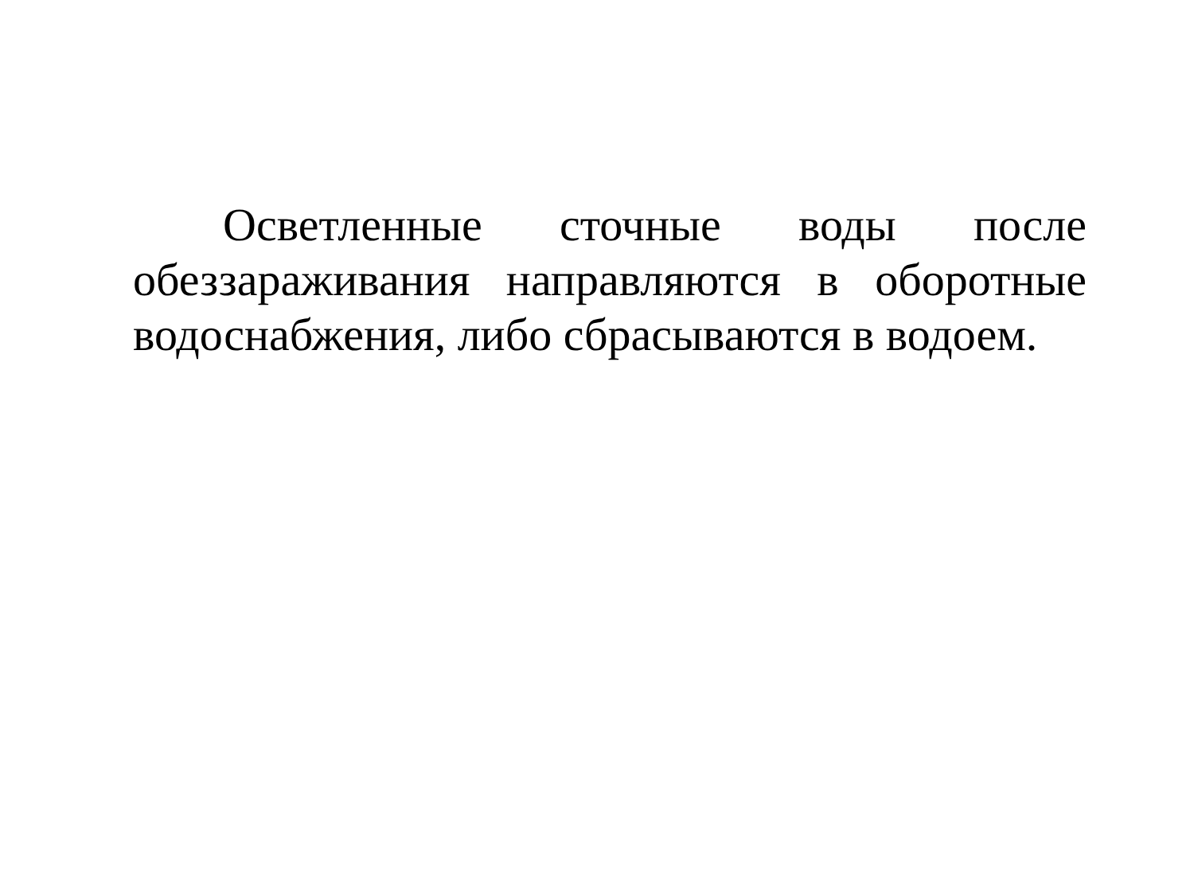Осветленные сточные воды после обеззараживания направляются в оборотные водоснабжения, либо сбрасываются в водоем.